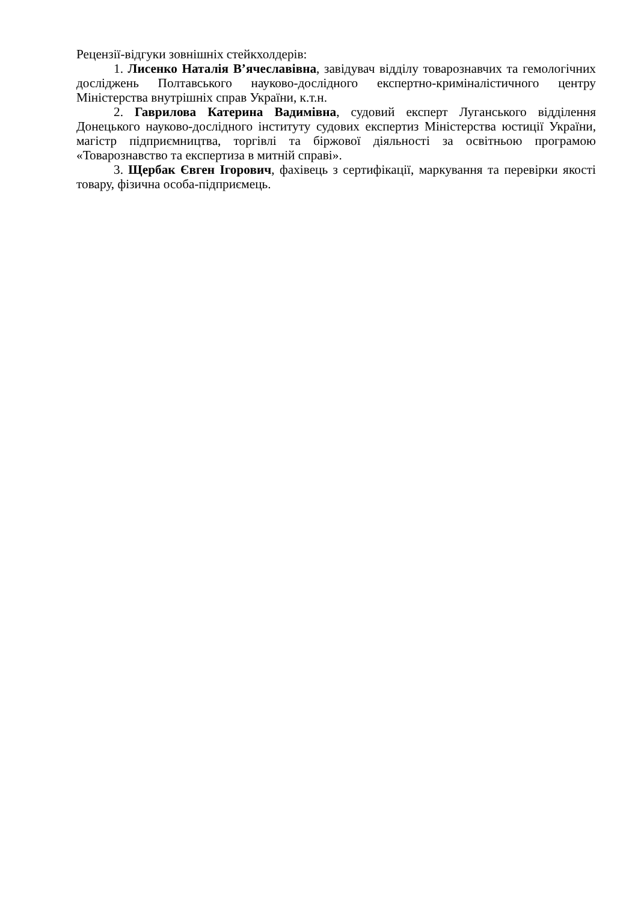Рецензії-відгуки зовнішніх стейкхолдерів:
1. Лисенко Наталія В’ячеславівна, завідувач відділу товарознавчих та гемологічних досліджень Полтавського науково-дослідного експертно-криміналістичного центру Міністерства внутрішніх справ України, к.т.н.
2. Гаврилова Катерина Вадимівна, судовий експерт Луганського відділення Донецького науково-дослідного інституту судових експертиз Міністерства юстиції України, магістр підприємництва, торгівлі та біржової діяльності за освітньою програмою «Товарознавство та експертиза в митній справі».
3. Щербак Євген Ігорович, фахівець з сертифікації, маркування та перевірки якості товару, фізична особа-підприємець.